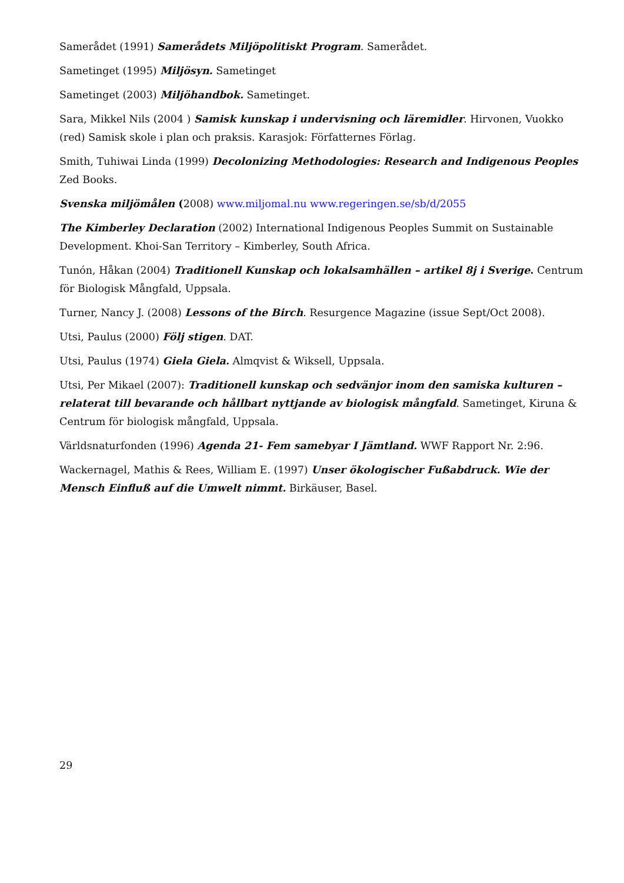Samerådet (1991) Samerådets Miljöpolitiskt Program. Samerådet.
Sametinget (1995) Miljösyn. Sametinget
Sametinget (2003) Miljöhandbok. Sametinget.
Sara, Mikkel Nils (2004 ) Samisk kunskap i undervisning och läremidler. Hirvonen, Vuokko (red) Samisk skole i plan och praksis. Karasjok: Författernes Förlag.
Smith, Tuhiwai Linda (1999) Decolonizing Methodologies: Research and Indigenous Peoples Zed Books.
Svenska miljömålen (2008) www.miljomal.nu www.regeringen.se/sb/d/2055
The Kimberley Declaration (2002) International Indigenous Peoples Summit on Sustainable Development. Khoi-San Territory – Kimberley, South Africa.
Tunón, Håkan (2004) Traditionell Kunskap och lokalsamhällen – artikel 8j i Sverige. Centrum för Biologisk Mångfald, Uppsala.
Turner, Nancy J. (2008) Lessons of the Birch. Resurgence Magazine (issue Sept/Oct 2008).
Utsi, Paulus (2000) Följ stigen. DAT.
Utsi, Paulus (1974) Giela Giela. Almqvist & Wiksell, Uppsala.
Utsi, Per Mikael (2007): Traditionell kunskap och sedvänjor inom den samiska kulturen – relaterat till bevarande och hållbart nyttjande av biologisk mångfald. Sametinget, Kiruna & Centrum för biologisk mångfald, Uppsala.
Världsnaturfonden (1996) Agenda 21- Fem samebyar I Jämtland. WWF Rapport Nr. 2:96.
Wackernagel, Mathis & Rees, William E. (1997) Unser ökologischer Fußabdruck. Wie der Mensch Einfluß auf die Umwelt nimmt. Birkäuser, Basel.
29